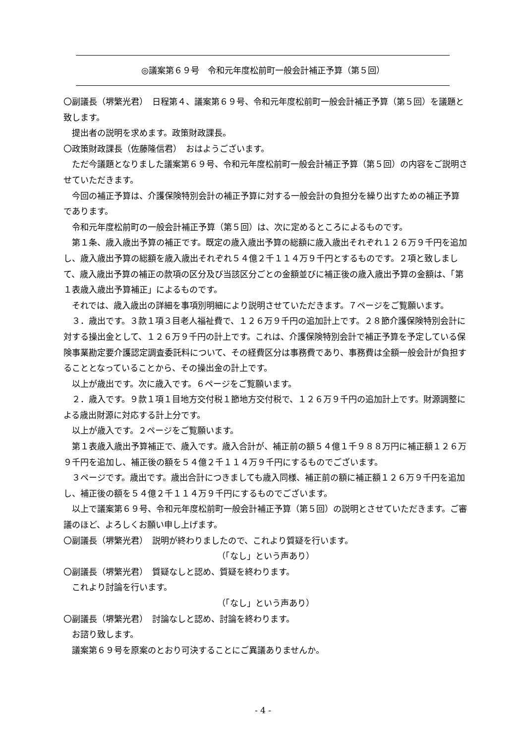◎議案第６９号　令和元年度松前町一般会計補正予算（第５回）
〇副議長（堺繁光君）　日程第４、議案第６９号、令和元年度松前町一般会計補正予算（第５回）を議題と致します。
提出者の説明を求めます。政策財政課長。
〇政策財政課長（佐藤隆信君）　おはようございます。
ただ今議題となりました議案第６９号、令和元年度松前町一般会計補正予算（第５回）の内容をご説明させていただきます。
今回の補正予算は、介護保険特別会計の補正予算に対する一般会計の負担分を繰り出すための補正予算であります。
令和元年度松前町の一般会計補正予算（第５回）は、次に定めるところによるものです。
第１条、歳入歳出予算の補正です。既定の歳入歳出予算の総額に歳入歳出それぞれ１２６万９千円を追加し、歳入歳出予算の総額を歳入歳出それぞれ５４億２千１１４万９千円とするものです。２項と致しまして、歳入歳出予算の補正の款項の区分及び当該区分ごとの金額並びに補正後の歳入歳出予算の金額は、「第１表歳入歳出予算補正」によるものです。
それでは、歳入歳出の詳細を事項別明細により説明させていただきます。７ページをご覧願います。
３．歳出です。３款１項３目老人福祉費で、１２６万９千円の追加計上です。２８節介護保険特別会計に対する操出金として、１２６万９千円の計上です。これは、介護保険特別会計で補正予算を予定している保険事業勘定要介護認定調査委託料について、その経費区分は事務費であり、事務費は全額一般会計が負担することとなっていることから、その操出金の計上です。
以上が歳出です。次に歳入です。６ページをご覧願います。
２．歳入です。９款１項１目地方交付税１節地方交付税で、１２６万９千円の追加計上です。財源調整による歳出財源に対応する計上分です。
以上が歳入です。２ページをご覧願います。
第１表歳入歳出予算補正で、歳入です。歳入合計が、補正前の額５４億１千９８８万円に補正額１２６万９千円を追加し、補正後の額を５４億２千１１４万９千円にするものでございます。
３ページです。歳出です。歳出合計につきましても歳入同様、補正前の額に補正額１２６万９千円を追加し、補正後の額を５４億２千１１４万９千円にするものでございます。
以上で議案第６９号、令和元年度松前町一般会計補正予算（第５回）の説明とさせていただきます。ご審議のほど、よろしくお願い申し上げます。
〇副議長（堺繁光君）　説明が終わりましたので、これより質疑を行います。
（「なし」という声あり）
〇副議長（堺繁光君）　質疑なしと認め、質疑を終わります。
これより討論を行います。
（「なし」という声あり）
〇副議長（堺繁光君）　討論なしと認め、討論を終わります。
お諮り致します。
議案第６９号を原案のとおり可決することにご異議ありませんか。
- 4 -